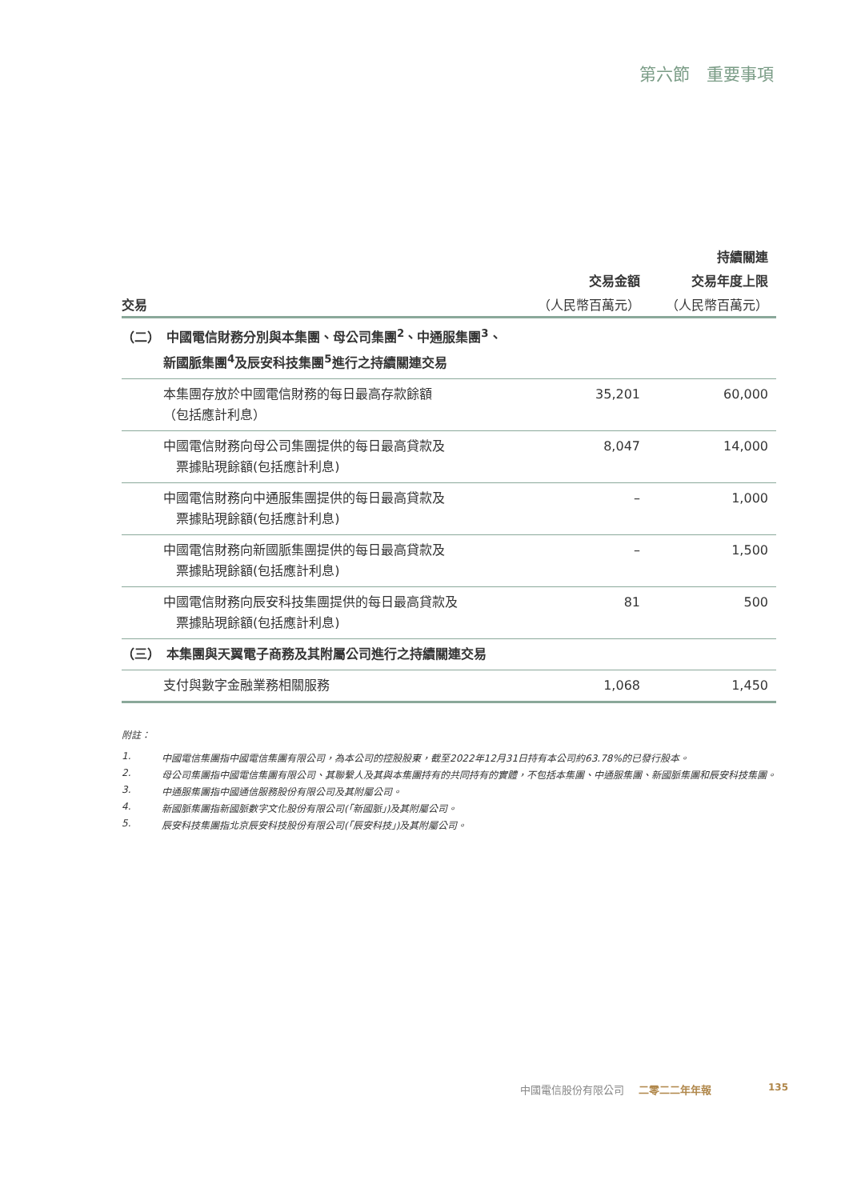第六節　重要事項
| | | 持續關連 |
| --- | --- | --- |
| | 交易金額 | 交易年度上限 |
| 交易 | （人民幣百萬元） | （人民幣百萬元） |
| （二） 中國電信財務分別與本集團、母公司集團<sup>2</sup>、中通服集團<sup>3</sup>、 新國脈集團<sup>4</sup>及辰安科技集團<sup>5</sup>進行之持續關連交易 | | |
| 本集團存放於中國電信財務的每日最高存款餘額 （包括應計利息） | 35,201 | 60,000 |
| 中國電信財務向母公司集團提供的每日最高貸款及 票據貼現餘額(包括應計利息) | 8,047 | 14,000 |
| 中國電信財務向中通服集團提供的每日最高貸款及 票據貼現餘額(包括應計利息) | – | 1,000 |
| 中國電信財務向新國脈集團提供的每日最高貸款及 票據貼現餘額(包括應計利息) | – | 1,500 |
| 中國電信財務向辰安科技集團提供的每日最高貸款及 票據貼現餘額(包括應計利息) | 81 | 500 |
| （三） 本集團與天翼電子商務及其附屬公司進行之持續關連交易 | | |
| 支付與數字金融業務相關服務 | 1,068 | 1,450 |
附註：
1. 中國電信集團指中國電信集團有限公司，為本公司的控股股東，截至2022年12月31日持有本公司約63.78%的已發行股本。
2. 母公司集團指中國電信集團有限公司、其聯繫人及其與本集團持有的共同持有的實體，不包括本集團、中通服集團、新國脈集團和辰安科技集團。
3. 中通服集團指中國通信服務股份有限公司及其附屬公司。
4. 新國脈集團指新國脈數字文化股份有限公司(「新國脈」)及其附屬公司。
5. 辰安科技集團指北京辰安科技股份有限公司(「辰安科技」)及其附屬公司。
中國電信股份有限公司 二零二二年年報 135